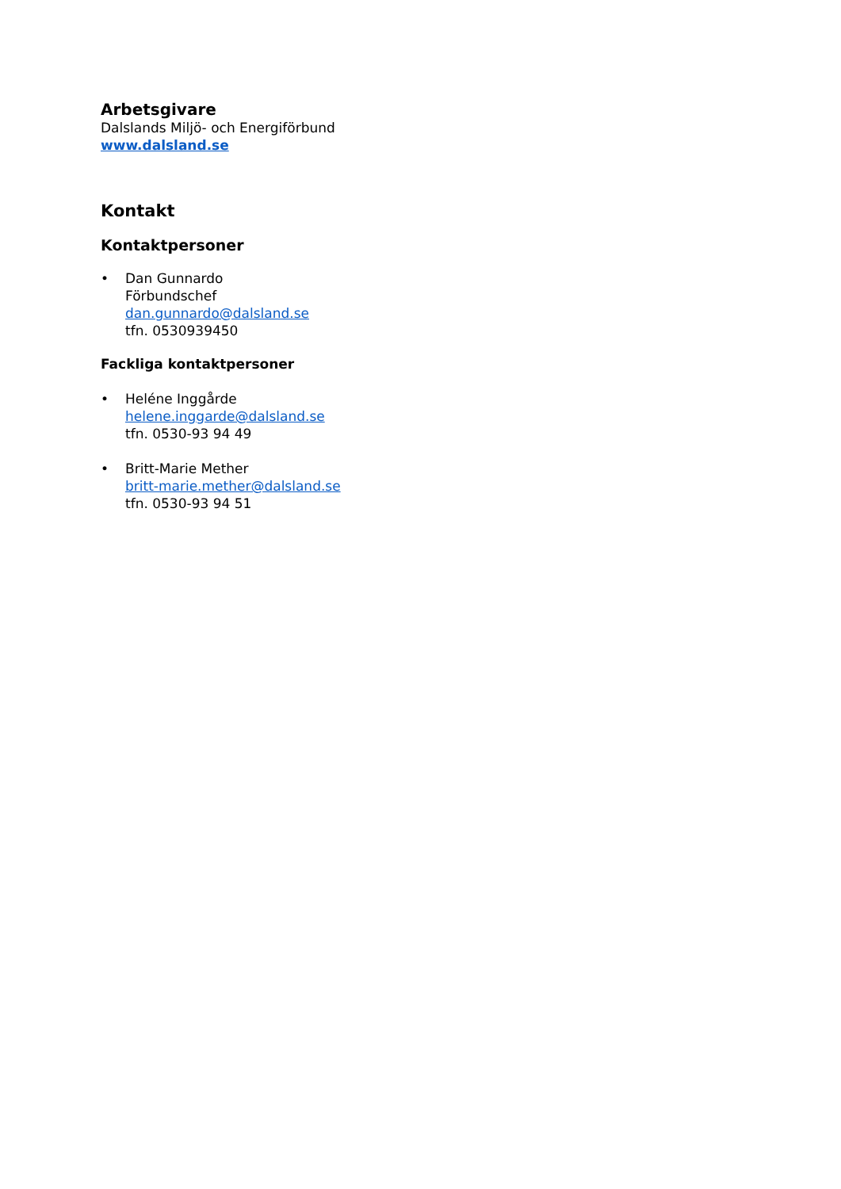Arbetsgivare
Dalslands Miljö- och Energiförbund
www.dalsland.se
Kontakt
Kontaktpersoner
• Dan Gunnardo
Förbundschef
dan.gunnardo@dalsland.se
tfn. 0530939450
Fackliga kontaktpersoner
• Heléne Inggårde
helene.inggarde@dalsland.se
tfn. 0530-93 94 49
• Britt-Marie Mether
britt-marie.mether@dalsland.se
tfn. 0530-93 94 51